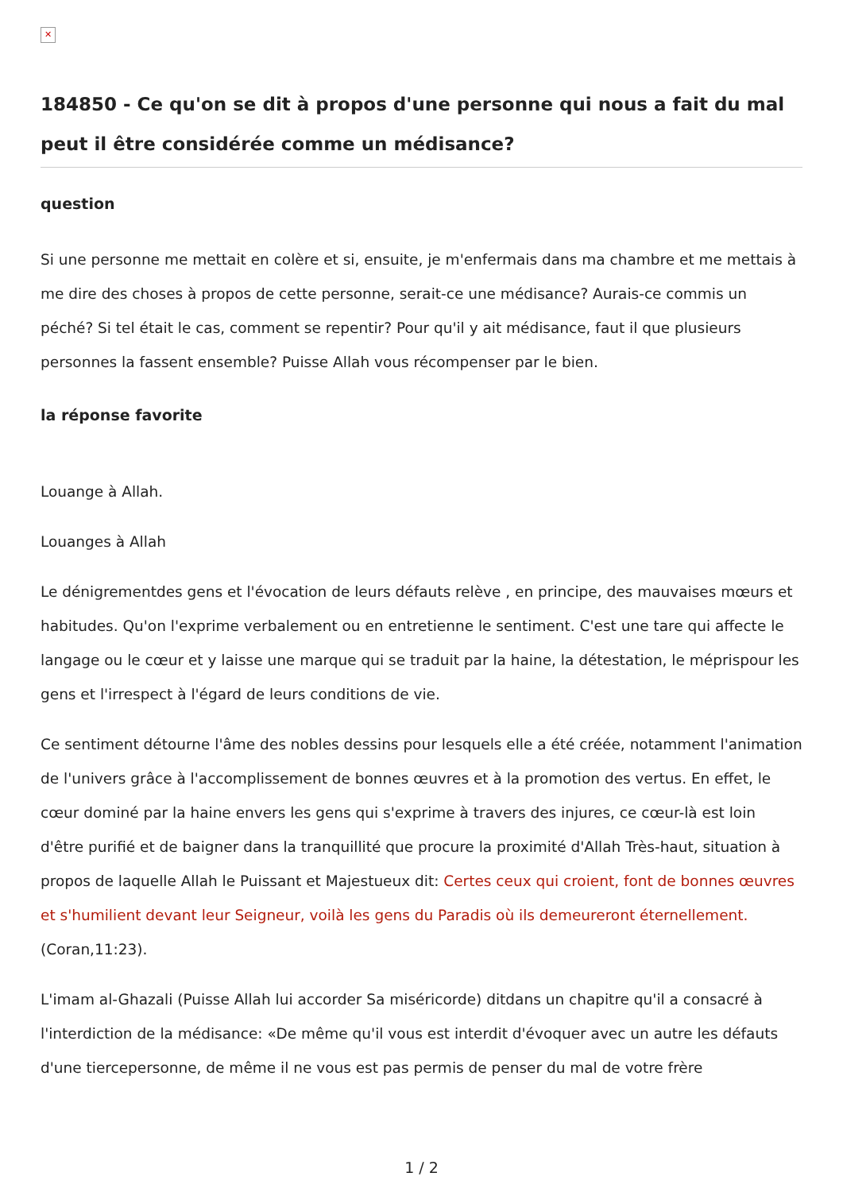✕
184850 - Ce qu'on se dit à propos d'une personne qui nous a fait du mal peut il être considérée comme un médisance?
question
Si une personne me mettait en colère et si, ensuite, je m'enfermais dans ma chambre et me mettais à me dire des choses à propos de cette personne, serait-ce une médisance? Aurais-ce commis un péché? Si tel était le cas, comment se repentir? Pour qu'il y ait médisance, faut il que plusieurs personnes la fassent ensemble? Puisse Allah vous récompenser par le bien.
la réponse favorite
Louange à Allah.
Louanges à Allah
Le dénigrementdes gens et l'évocation de leurs défauts relève , en principe, des mauvaises mœurs et habitudes. Qu'on l'exprime verbalement ou en entretienne le sentiment. C'est une tare qui affecte le langage ou le cœur et y laisse une marque qui se traduit par la haine, la détestation, le méprispour les gens et l'irrespect à l'égard de leurs conditions de vie.
Ce sentiment détourne l'âme des nobles dessins pour lesquels elle a été créée, notamment l'animation de l'univers grâce à l'accomplissement de bonnes œuvres et à la promotion des vertus. En effet, le cœur dominé par la haine envers les gens qui s'exprime à travers des injures, ce cœur-là est loin d'être purifié et de baigner dans la tranquillité que procure la proximité d'Allah Très-haut, situation à propos de laquelle Allah le Puissant et Majestueux dit: Certes ceux qui croient, font de bonnes œuvres et s'humilient devant leur Seigneur, voilà les gens du Paradis où ils demeureront éternellement. (Coran,11:23).
L'imam al-Ghazali (Puisse Allah lui accorder Sa miséricorde) ditdans un chapitre qu'il a consacré à l'interdiction de la médisance: «De même qu'il vous est interdit d'évoquer avec un autre les défauts d'une tiercepersonne, de même il ne vous est pas permis de penser du mal de votre frère
1 / 2